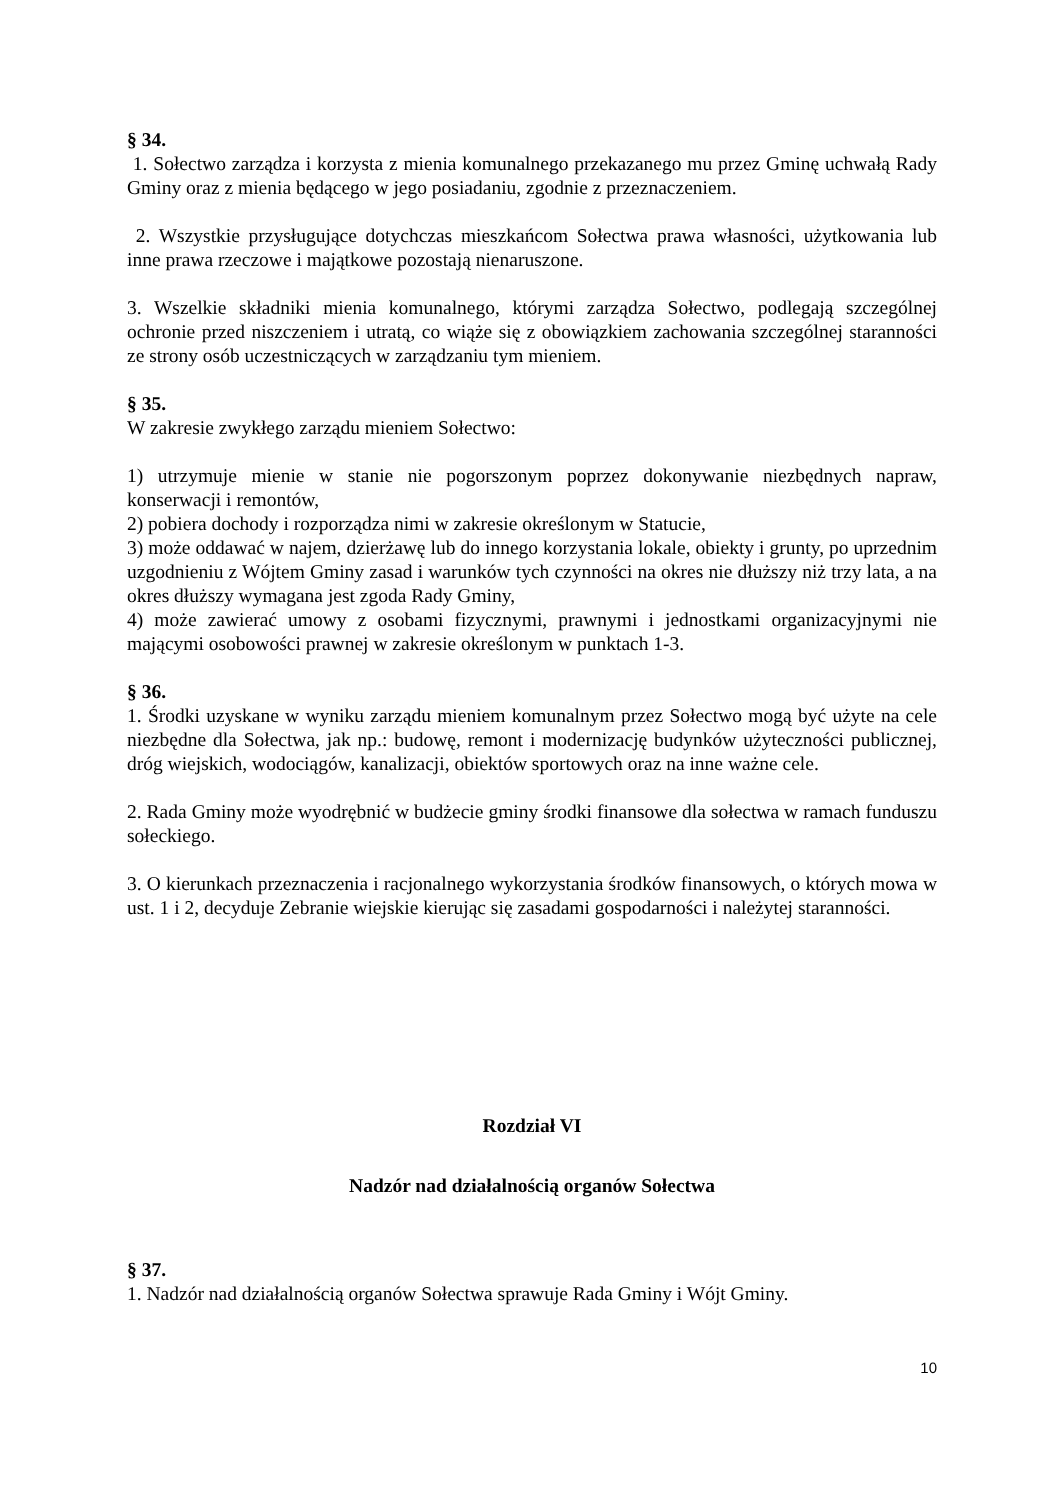§ 34.
1. Sołectwo zarządza i korzysta z mienia komunalnego przekazanego mu przez Gminę uchwałą Rady Gminy oraz z mienia będącego w jego posiadaniu, zgodnie z przeznaczeniem.
2. Wszystkie przysługujące dotychczas mieszkańcom Sołectwa prawa własności, użytkowania lub inne prawa rzeczowe i majątkowe pozostają nienaruszone.
3. Wszelkie składniki mienia komunalnego, którymi zarządza Sołectwo, podlegają szczególnej ochronie przed niszczeniem i utratą, co wiąże się z obowiązkiem zachowania szczególnej staranności ze strony osób uczestniczących w zarządzaniu tym mieniem.
§ 35.
W zakresie zwykłego zarządu mieniem Sołectwo:
1) utrzymuje mienie w stanie nie pogorszonym poprzez dokonywanie niezbędnych napraw, konserwacji i remontów,
2) pobiera dochody i rozporządza nimi w zakresie określonym w Statucie,
3) może oddawać w najem, dzierżawę lub do innego korzystania lokale, obiekty i grunty, po uprzednim uzgodnieniu z Wójtem Gminy zasad i warunków tych czynności na okres nie dłuższy niż trzy lata, a na okres dłuższy wymagana jest zgoda Rady Gminy,
4) może zawierać umowy z osobami fizycznymi, prawnymi i jednostkami organizacyjnymi nie mającymi osobowości prawnej w zakresie określonym w punktach 1-3.
§ 36.
1. Środki uzyskane w wyniku zarządu mieniem komunalnym przez Sołectwo mogą być użyte na cele niezbędne dla Sołectwa, jak np.: budowę, remont i modernizację budynków użyteczności publicznej, dróg wiejskich, wodociągów, kanalizacji, obiektów sportowych oraz na inne ważne cele.
2. Rada Gminy może wyodrębnić w budżecie gminy środki finansowe dla sołectwa w ramach funduszu sołeckiego.
3. O kierunkach przeznaczenia i racjonalnego wykorzystania środków finansowych, o których mowa w ust. 1 i 2, decyduje Zebranie wiejskie kierując się zasadami gospodarności i należytej staranności.
Rozdział VI
Nadzór nad działalnością organów Sołectwa
§ 37.
1. Nadzór nad działalnością organów Sołectwa sprawuje Rada Gminy i Wójt Gminy.
10